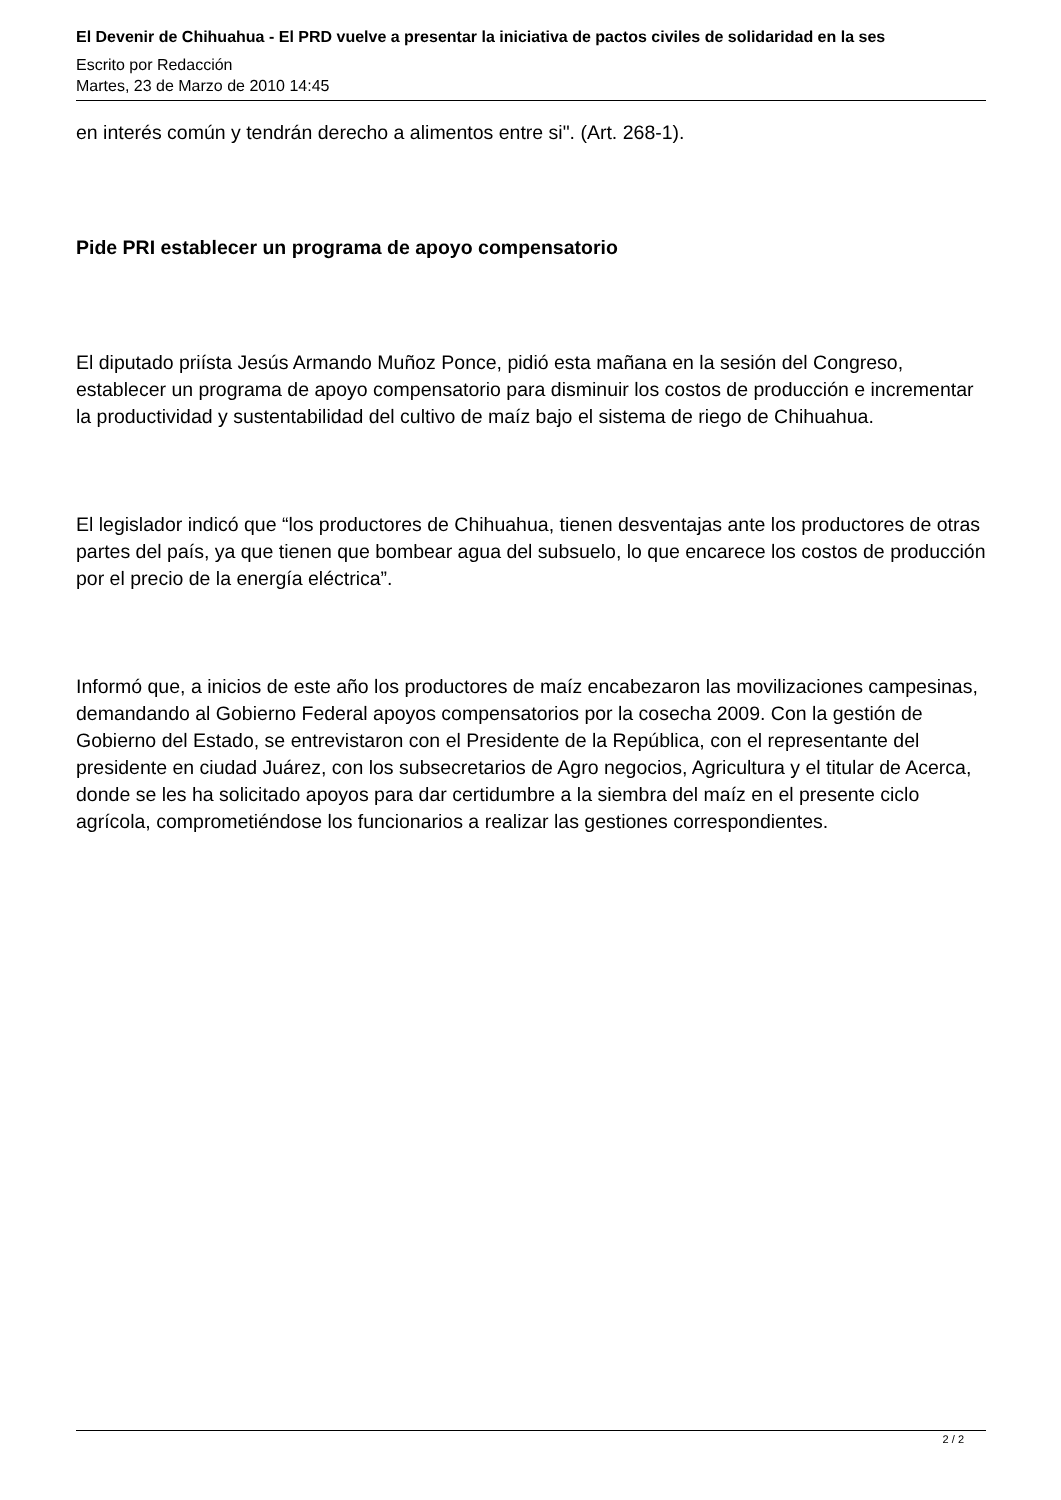El Devenir de Chihuahua - El PRD vuelve a presentar la iniciativa de pactos civiles de solidaridad en la ses
Escrito por Redacción
Martes, 23 de Marzo de 2010 14:45
en interés común y tendrán derecho a alimentos entre si". (Art. 268-1).
Pide PRI establecer un programa de apoyo compensatorio
El diputado priísta Jesús Armando Muñoz Ponce, pidió esta mañana en la sesión del Congreso, establecer un programa de apoyo compensatorio para disminuir los costos de producción e incrementar la productividad y sustentabilidad del cultivo de maíz bajo el sistema de riego de Chihuahua.
El legislador indicó que “los productores de Chihuahua, tienen desventajas ante los productores de otras partes del país, ya que tienen que bombear agua del subsuelo, lo que encarece los costos de producción por el precio de la energía eléctrica”.
Informó que, a inicios de este año los productores de maíz encabezaron las movilizaciones campesinas, demandando al Gobierno Federal apoyos compensatorios por la cosecha 2009. Con la gestión de Gobierno del Estado, se entrevistaron con el Presidente de la República, con el representante del presidente en ciudad Juárez, con los subsecretarios de Agro negocios, Agricultura y el titular de Acerca, donde se les ha solicitado apoyos para dar certidumbre a la siembra del maíz en el presente ciclo agrícola, comprometiéndose los funcionarios a realizar las gestiones correspondientes.
2 / 2